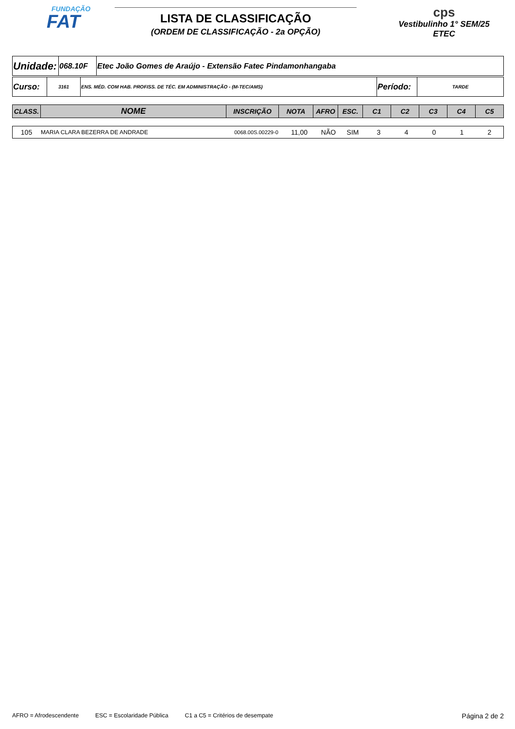FUNDAÇÃO
FAT
LISTA DE CLASSIFICAÇÃO
(ORDEM DE CLASSIFICAÇÃO - 2a OPÇÃO)
cps
Vestibulinho 1° SEM/25
ETEC
| Unidade: | 068.10F | Etec João Gomes de Araújo - Extensão Fatec Pindamonhangaba |
| Curso: | 3161 | ENS. MÉD. COM HAB. PROFISS. DE TÉC. EM ADMINISTRAÇÃO - (M-TEC/AMS) | Período: | TARDE |
| CLASS. | NOME | INSCRIÇÃO | NOTA | AFRO | ESC. | C1 | C2 | C3 | C4 | C5 |
| --- | --- | --- | --- | --- | --- | --- | --- | --- | --- | --- |
| 105 | MARIA CLARA BEZERRA DE ANDRADE | 0068.00S.00229-0 | 11,00 | NÃO | SIM | 3 | 4 | 0 | 1 | 2 |
AFRO = Afrodescendente ESC = Escolaridade Pública C1 a C5 = Critérios de desempate Página 2 de 2